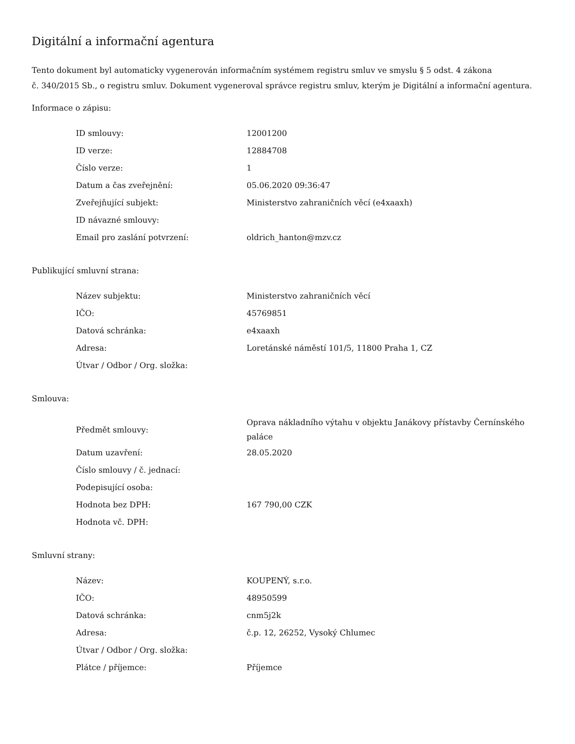Digitální a informační agentura
Tento dokument byl automaticky vygenerován informačním systémem registru smluv ve smyslu § 5 odst. 4 zákona
č. 340/2015 Sb., o registru smluv. Dokument vygeneroval správce registru smluv, kterým je Digitální a informační agentura.
Informace o zápisu:
| ID smlouvy: | 12001200 |
| ID verze: | 12884708 |
| Číslo verze: | 1 |
| Datum a čas zveřejnění: | 05.06.2020 09:36:47 |
| Zveřejňující subjekt: | Ministerstvo zahraničních věcí (e4xaaxh) |
| ID návazné smlouvy: | |
| Email pro zaslání potvrzení: | oldrich_hanton@mzv.cz |
Publikující smluvní strana:
| Název subjektu: | Ministerstvo zahraničních věcí |
| IČO: | 45769851 |
| Datová schránka: | e4xaaxh |
| Adresa: | Loretánské náměstí 101/5, 11800 Praha 1, CZ |
| Útvar / Odbor / Org. složka: | |
Smlouva:
| Předmět smlouvy: | Oprava nákladního výtahu v objektu Janákovy přístavby Černínského paláce |
| Datum uzavření: | 28.05.2020 |
| Číslo smlouvy / č. jednací: | |
| Podepisující osoba: | |
| Hodnota bez DPH: | 167 790,00 CZK |
| Hodnota vč. DPH: | |
Smluvní strany:
| Název: | KOUPENÝ, s.r.o. |
| IČO: | 48950599 |
| Datová schránka: | cnm5j2k |
| Adresa: | č.p. 12, 26252, Vysoký Chlumec |
| Útvar / Odbor / Org. složka: | |
| Plátce / příjemce: | Příjemce |